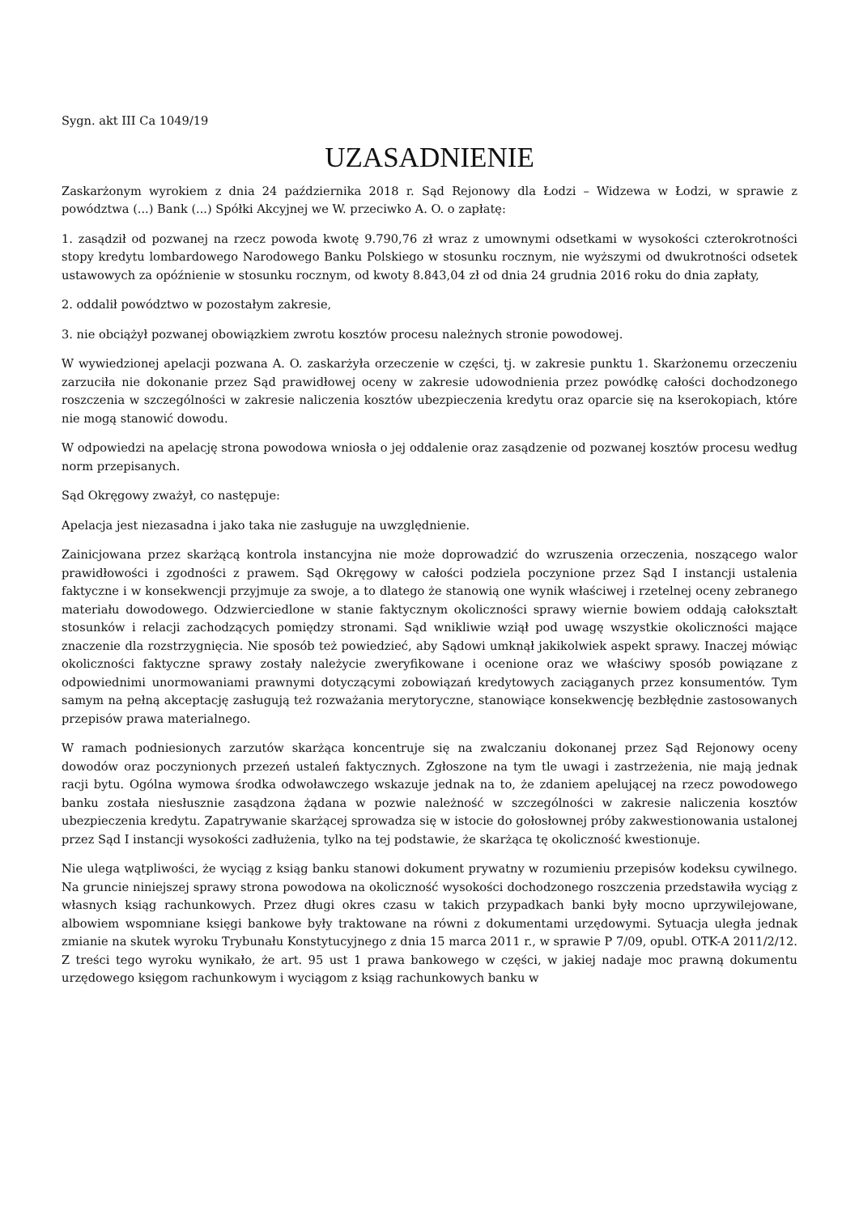Sygn. akt III Ca 1049/19
UZASADNIENIE
Zaskarżonym wyrokiem z dnia 24 października 2018 r. Sąd Rejonowy dla Łodzi – Widzewa w Łodzi, w sprawie z powództwa (...) Bank (...) Spółki Akcyjnej we W. przeciwko A. O. o zapłatę:
1. zasądził od pozwanej na rzecz powoda kwotę 9.790,76 zł wraz z umownymi odsetkami w wysokości czterokrotności stopy kredytu lombardowego Narodowego Banku Polskiego w stosunku rocznym, nie wyższymi od dwukrotności odsetek ustawowych za opóźnienie w stosunku rocznym, od kwoty 8.843,04 zł od dnia 24 grudnia 2016 roku do dnia zapłaty,
2. oddalił powództwo w pozostałym zakresie,
3. nie obciążył pozwanej obowiązkiem zwrotu kosztów procesu należnych stronie powodowej.
W wywiedzionej apelacji pozwana A. O. zaskarżyła orzeczenie w części, tj. w zakresie punktu 1. Skarżonemu orzeczeniu zarzuciła nie dokonanie przez Sąd prawidłowej oceny w zakresie udowodnienia przez powódkę całości dochodzonego roszczenia w szczególności w zakresie naliczenia kosztów ubezpieczenia kredytu oraz oparcie się na kserokopiach, które nie mogą stanowić dowodu.
W odpowiedzi na apelację strona powodowa wniosła o jej oddalenie oraz zasądzenie od pozwanej kosztów procesu według norm przepisanych.
Sąd Okręgowy zważył, co następuje:
Apelacja jest niezasadna i jako taka nie zasługuje na uwzględnienie.
Zainicjowana przez skarżącą kontrola instancyjna nie może doprowadzić do wzruszenia orzeczenia, noszącego walor prawidłowości i zgodności z prawem. Sąd Okręgowy w całości podziela poczynione przez Sąd I instancji ustalenia faktyczne i w konsekwencji przyjmuje za swoje, a to dlatego że stanowią one wynik właściwej i rzetelnej oceny zebranego materiału dowodowego. Odzwierciedlone w stanie faktycznym okoliczności sprawy wiernie bowiem oddają całokształt stosunków i relacji zachodzących pomiędzy stronami. Sąd wnikliwie wziął pod uwagę wszystkie okoliczności mające znaczenie dla rozstrzygnięcia. Nie sposób też powiedzieć, aby Sądowi umknął jakikolwiek aspekt sprawy. Inaczej mówiąc okoliczności faktyczne sprawy zostały należycie zweryfikowane i ocenione oraz we właściwy sposób powiązane z odpowiednimi unormowaniami prawnymi dotyczącymi zobowiązań kredytowych zaciąganych przez konsumentów. Tym samym na pełną akceptację zasługują też rozważania merytoryczne, stanowiące konsekwencję bezbłędnie zastosowanych przepisów prawa materialnego.
W ramach podniesionych zarzutów skarżąca koncentruje się na zwalczaniu dokonanej przez Sąd Rejonowy oceny dowodów oraz poczynionych przezeń ustaleń faktycznych. Zgłoszone na tym tle uwagi i zastrzeżenia, nie mają jednak racji bytu. Ogólna wymowa środka odwoławczego wskazuje jednak na to, że zdaniem apelującej na rzecz powodowego banku została niesłusznie zasądzona żądana w pozwie należność w szczególności w zakresie naliczenia kosztów ubezpieczenia kredytu. Zapatrywanie skarżącej sprowadza się w istocie do gołosłownej próby zakwestionowania ustalonej przez Sąd I instancji wysokości zadłużenia, tylko na tej podstawie, że skarżąca tę okoliczność kwestionuje.
Nie ulega wątpliwości, że wyciąg z ksiąg banku stanowi dokument prywatny w rozumieniu przepisów kodeksu cywilnego. Na gruncie niniejszej sprawy strona powodowa na okoliczność wysokości dochodzonego roszczenia przedstawiła wyciąg z własnych ksiąg rachunkowych. Przez długi okres czasu w takich przypadkach banki były mocno uprzywilejowane, albowiem wspomniane księgi bankowe były traktowane na równi z dokumentami urzędowymi. Sytuacja uległa jednak zmianie na skutek wyroku Trybunału Konstytucyjnego z dnia 15 marca 2011 r., w sprawie P 7/09, opubl. OTK-A 2011/2/12. Z treści tego wyroku wynikało, że art. 95 ust 1 prawa bankowego w części, w jakiej nadaje moc prawną dokumentu urzędowego księgom rachunkowym i wyciągom z ksiąg rachunkowych banku w